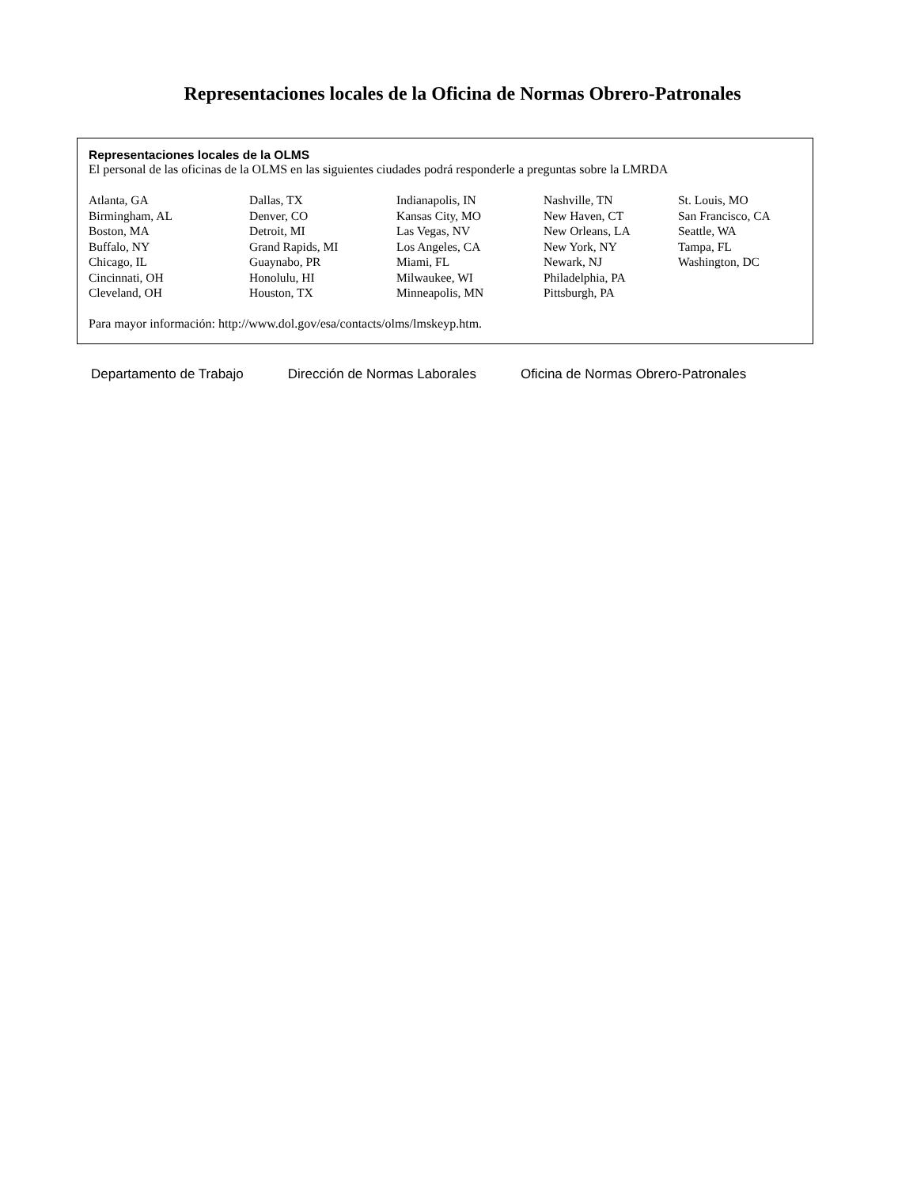Representaciones locales de la Oficina de Normas Obrero-Patronales
Representaciones locales de la OLMS
El personal de las oficinas de la OLMS en las siguientes ciudades podrá responderle a preguntas sobre la LMRDA
| Atlanta, GA | Dallas, TX | Indianapolis, IN | Nashville, TN | St. Louis, MO |
| Birmingham, AL | Denver, CO | Kansas City, MO | New Haven, CT | San Francisco, CA |
| Boston, MA | Detroit, MI | Las Vegas, NV | New Orleans, LA | Seattle, WA |
| Buffalo, NY | Grand Rapids, MI | Los Angeles, CA | New York, NY | Tampa, FL |
| Chicago, IL | Guaynabo, PR | Miami, FL | Newark, NJ | Washington, DC |
| Cincinnati, OH | Honolulu, HI | Milwaukee, WI | Philadelphia, PA | |
| Cleveland, OH | Houston, TX | Minneapolis, MN | Pittsburgh, PA | |
Para mayor información: http://www.dol.gov/esa/contacts/olms/lmskeyp.htm.
Departamento de Trabajo Dirección de Normas Laborales Oficina de Normas Obrero-Patronales